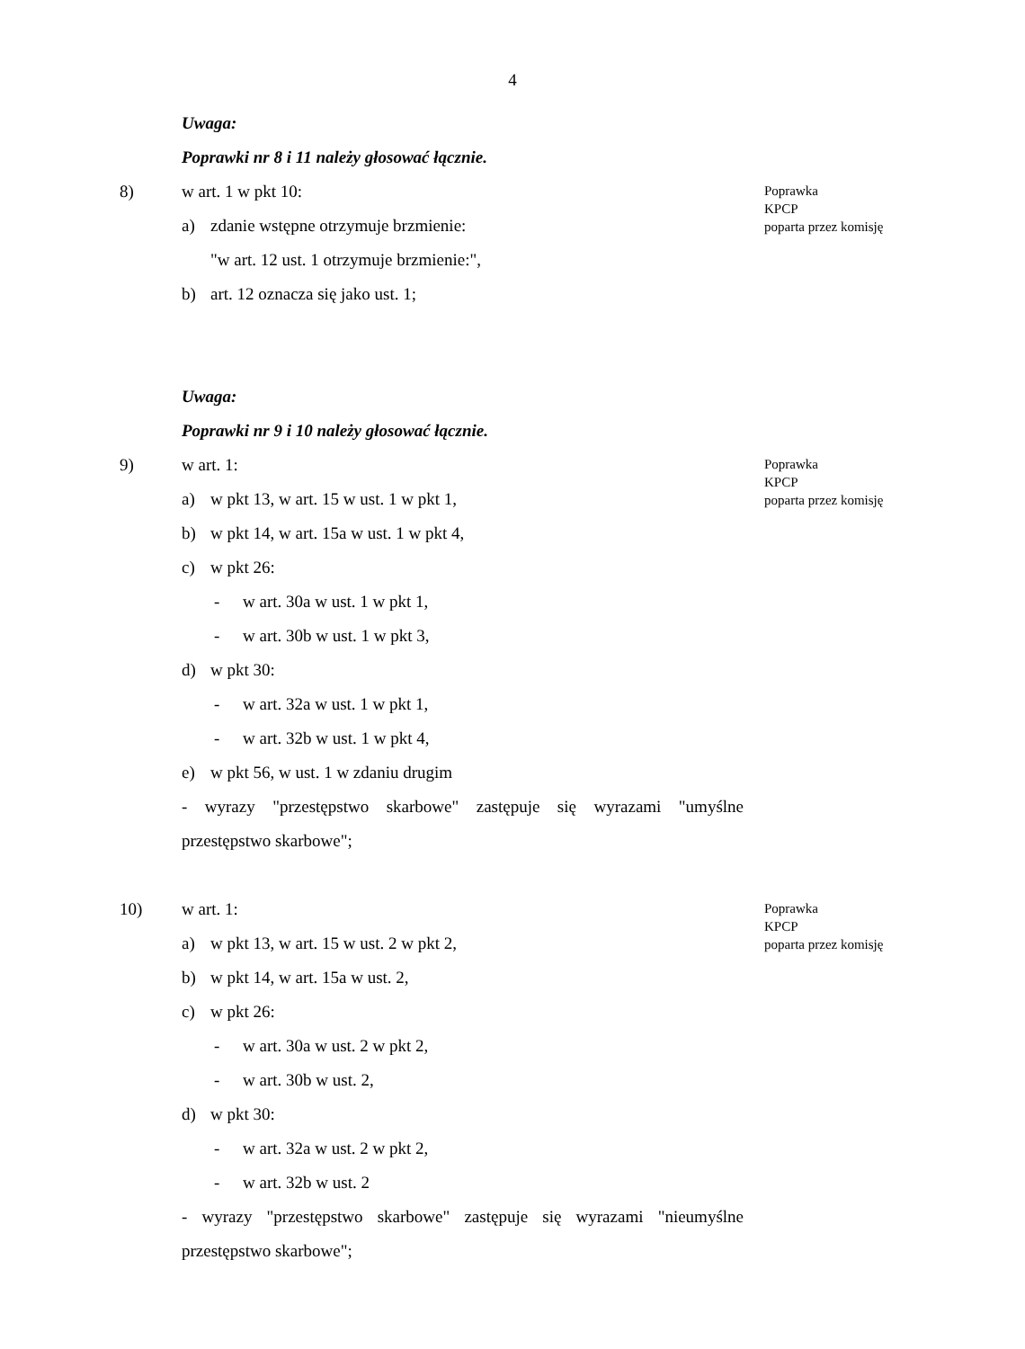4
Uwaga:
Poprawki nr 8 i 11 należy głosować łącznie.
8) w art. 1 w pkt 10:
Poprawka
KPCP
poparta przez komisję
a) zdanie wstępne otrzymuje brzmienie:
"w art. 12 ust. 1 otrzymuje brzmienie:",
b) art. 12 oznacza się jako ust. 1;
Uwaga:
Poprawki nr 9 i 10 należy głosować łącznie.
9) w art. 1:
Poprawka
KPCP
poparta przez komisję
a) w pkt 13, w art. 15 w ust. 1 w pkt 1,
b) w pkt 14, w art. 15a w ust. 1 w pkt 4,
c) w pkt 26:
- w art. 30a w ust. 1 w pkt 1,
- w art. 30b w ust. 1 w pkt 3,
d) w pkt 30:
- w art. 32a w ust. 1 w pkt 1,
- w art. 32b w ust. 1 w pkt 4,
e) w pkt 56, w ust. 1 w zdaniu drugim
- wyrazy "przestępstwo skarbowe" zastępuje się wyrazami "umyślne
przestępstwo skarbowe";
10) w art. 1:
Poprawka
KPCP
poparta przez komisję
a) w pkt 13, w art. 15 w ust. 2 w pkt 2,
b) w pkt 14, w art. 15a w ust. 2,
c) w pkt 26:
- w art. 30a w ust. 2 w pkt 2,
- w art. 30b w ust. 2,
d) w pkt 30:
- w art. 32a w ust. 2 w pkt 2,
- w art. 32b w ust. 2
- wyrazy "przestępstwo skarbowe" zastępuje się wyrazami "nieumyślne
przestępstwo skarbowe";